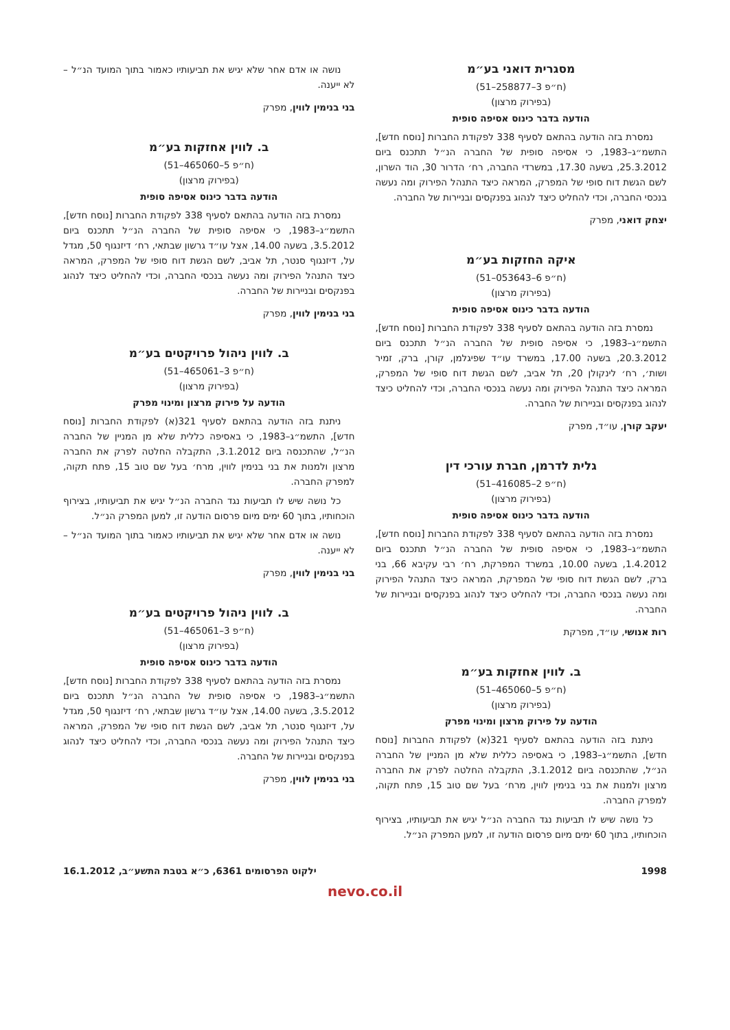מסגרית דואני בע״מ
(ח״פ 3–258877–51)
(בפירוק מרצון)
הודעה בדבר כינוס אסיפה סופית
נמסרת בזה הודעה בהתאם לסעיף 338 לפקודת החברות [נוסח חדש], התשמ״ג–1983, כי אסיפה סופית של החברה הנ״ל תתכנס ביום 25.3.2012, בשעה 17.30, במשרדי החברה, רח׳ הדרור 30, הוד השרון, לשם הגשת דוח סופי של המפרק, המראה כיצד התנהל הפירוק ומה נעשה בנכסי החברה, וכדי להחליט כיצד לנהוג בפנקסים ובניירות של החברה.
יצחק דואני, מפרק
איקה החזקות בע״מ
(ח״פ 6–053643–51)
(בפירוק מרצון)
הודעה בדבר כינוס אסיפה סופית
נמסרת בזה הודעה בהתאם לסעיף 338 לפקודת החברות [נוסח חדש], התשמ״ג–1983, כי אסיפה סופית של החברה הנ״ל תתכנס ביום 20.3.2012, בשעה 17.00, במשרד עו״ד שפיגלמן, קורן, ברק, זמיר ושות׳, רח׳ לינקולן 20, תל אביב, לשם הגשת דוח סופי של המפרק, המראה כיצד התנהל הפירוק ומה נעשה בנכסי החברה, וכדי להחליט כיצד לנהוג בפנקסים ובניירות של החברה.
יעקב קורן, עו״ד, מפרק
גלית לדרמן, חברת עורכי דין
(ח״פ 2–416085–51)
(בפירוק מרצון)
הודעה בדבר כינוס אסיפה סופית
נמסרת בזה הודעה בהתאם לסעיף 338 לפקודת החברות [נוסח חדש], התשמ״ג–1983, כי אסיפה סופית של החברה הנ״ל תתכנס ביום 1.4.2012, בשעה 10.00, במשרד המפרקת, רח׳ רבי עקיבא 66, בני ברק, לשם הגשת דוח סופי של המפרקת, המראה כיצד התנהל הפירוק ומה נעשה בנכסי החברה, וכדי להחליט כיצד לנהוג בפנקסים ובניירות של החברה.
רות אנושי, עו״ד, מפרקת
ב. לווין אחזקות בע״מ
(ח״פ 5–465060–51)
(בפירוק מרצון)
הודעה על פירוק מרצון ומינוי מפרק
ניתנת בזה הודעה בהתאם לסעיף 321(א) לפקודת החברות [נוסח חדש], התשמ״ג–1983, כי באסיפה כללית שלא מן המניין של החברה הנ״ל, שהתכנסה ביום 3.1.2012, התקבלה החלטה לפרק את החברה מרצון ולמנות את בני בנימין לווין, מרח׳ בעל שם טוב 15, פתח תקוה, למפרק החברה.
כל נושה שיש לו תביעות נגד החברה הנ״ל יגיש את תביעותיו, בצירוף הוכחותיו, בתוך 60 ימים מיום פרסום הודעה זו, למען המפרק הנ״ל.
נושה או אדם אחר שלא יגיש את תביעותיו כאמור בתוך המועד הנ״ל – לא ייענה.
בני בנימין לווין, מפרק
ב. לווין אחזקות בע״מ
(ח״פ 5–465060–51)
(בפירוק מרצון)
הודעה בדבר כינוס אסיפה סופית
נמסרת בזה הודעה בהתאם לסעיף 338 לפקודת החברות [נוסח חדש], התשמ״ג–1983, כי אסיפה סופית של החברה הנ״ל תתכנס ביום 3.5.2012, בשעה 14.00, אצל עו״ד גרשון שבתאי, רח׳ דיזנגוף 50, מגדל על, דיזנגוף סנטר, תל אביב, לשם הגשת דוח סופי של המפרק, המראה כיצד התנהל הפירוק ומה נעשה בנכסי החברה, וכדי להחליט כיצד לנהוג בפנקסים ובניירות של החברה.
בני בנימין לווין, מפרק
ב. לווין ניהול פרויקטים בע״מ
(ח״פ 3–465061–51)
(בפירוק מרצון)
הודעה על פירוק מרצון ומינוי מפרק
ניתנת בזה הודעה בהתאם לסעיף 321(א) לפקודת החברות [נוסח חדש], התשמ״ג–1983, כי באסיפה כללית שלא מן המניין של החברה הנ״ל, שהתכנסה ביום 3.1.2012, התקבלה החלטה לפרק את החברה מרצון ולמנות את בני בנימין לווין, מרח׳ בעל שם טוב 15, פתח תקוה, למפרק החברה.
כל נושה שיש לו תביעות נגד החברה הנ״ל יגיש את תביעותיו, בצירוף הוכחותיו, בתוך 60 ימים מיום פרסום הודעה זו, למען המפרק הנ״ל.
נושה או אדם אחר שלא יגיש את תביעותיו כאמור בתוך המועד הנ״ל – לא ייענה.
בני בנימין לווין, מפרק
ב. לווין ניהול פרויקטים בע״מ
(ח״פ 3–465061–51)
(בפירוק מרצון)
הודעה בדבר כינוס אסיפה סופית
נמסרת בזה הודעה בהתאם לסעיף 338 לפקודת החברות [נוסח חדש], התשמ״ג–1983, כי אסיפה סופית של החברה הנ״ל תתכנס ביום 3.5.2012, בשעה 14.00, אצל עו״ד גרשון שבתאי, רח׳ דיזנגוף 50, מגדל על, דיזנגוף סנטר, תל אביב, לשם הגשת דוח סופי של המפרק, המראה כיצד התנהל הפירוק ומה נעשה בנכסי החברה, וכדי להחליט כיצד לנהוג בפנקסים ובניירות של החברה.
בני בנימין לווין, מפרק
1998 ילקוט הפרסומים 6361, כ״א בטבת התשע״ב, 16.1.2012
nevo.co.il